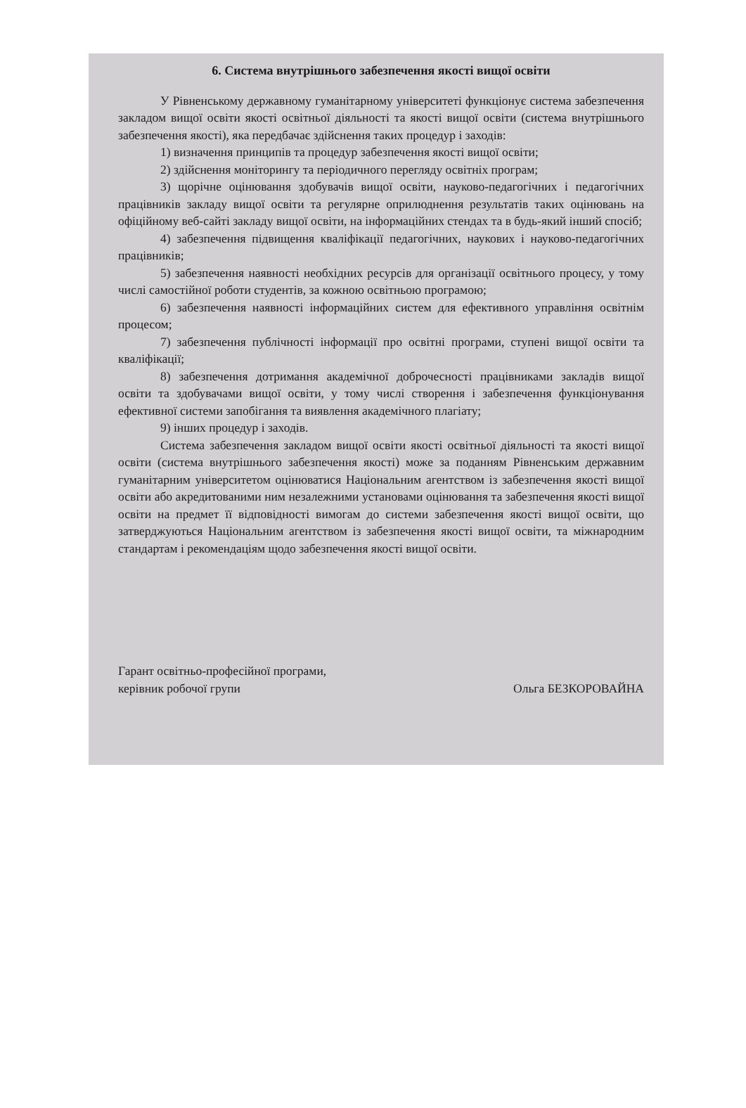6. Система внутрішнього забезпечення якості вищої освіти
У Рівненському державному гуманітарному університеті функціонує система забезпечення закладом вищої освіти якості освітньої діяльності та якості вищої освіти (система внутрішнього забезпечення якості), яка передбачає здійснення таких процедур і заходів:
1) визначення принципів та процедур забезпечення якості вищої освіти;
2) здійснення моніторингу та періодичного перегляду освітніх програм;
3) щорічне оцінювання здобувачів вищої освіти, науково-педагогічних і педагогічних працівників закладу вищої освіти та регулярне оприлюднення результатів таких оцінювань на офіційному веб-сайті закладу вищої освіти, на інформаційних стендах та в будь-який інший спосіб;
4) забезпечення підвищення кваліфікації педагогічних, наукових і науково-педагогічних працівників;
5) забезпечення наявності необхідних ресурсів для організації освітнього процесу, у тому числі самостійної роботи студентів, за кожною освітньою програмою;
6) забезпечення наявності інформаційних систем для ефективного управління освітнім процесом;
7) забезпечення публічності інформації про освітні програми, ступені вищої освіти та кваліфікації;
8) забезпечення дотримання академічної доброчесності працівниками закладів вищої освіти та здобувачами вищої освіти, у тому числі створення і забезпечення функціонування ефективної системи запобігання та виявлення академічного плагіату;
9) інших процедур і заходів.
Система забезпечення закладом вищої освіти якості освітньої діяльності та якості вищої освіти (система внутрішнього забезпечення якості) може за поданням Рівненським державним гуманітарним університетом оцінюватися Національним агентством із забезпечення якості вищої освіти або акредитованими ним незалежними установами оцінювання та забезпечення якості вищої освіти на предмет її відповідності вимогам до системи забезпечення якості вищої освіти, що затверджуються Національним агентством із забезпечення якості вищої освіти, та міжнародним стандартам і рекомендаціям щодо забезпечення якості вищої освіти.
Гарант освітньо-професійної програми,
керівник робочої групи
Ольга БЕЗКОРОВАЙНА